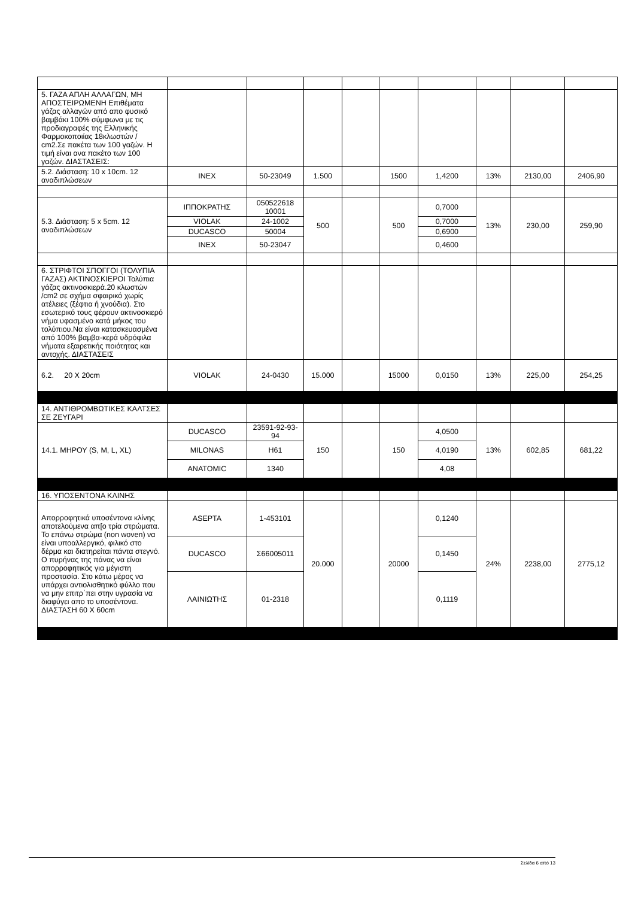| 5. ΓΑΖΑ ΑΠΛΗ ΑΛΛΑΓΩΝ, ΜΗ ΑΠΟΣΤΕΙΡΩΜΕΝΗ Επιθέματα γάζας αλλαγών από απο φυσικό βαμβάκι 100% σύμφωνα με τις προδιαγραφές της Ελληνικής Φαρμοκοποιίας 18κλωστών / cm2.Σε πακέτα των 100 γαζών. Η τιμή είναι ανα πακέτο των 100 γαζών. ΔΙΑΣΤΑΣΕΙΣ: | | | | | | | | | |
| 5.2. Διάσταση: 10 x 10cm. 12 αναδιπλώσεων | INEX | 50-23049 | 1.500 | | 1500 | 1,4200 | 13% | 2130,00 | 2406,90 |
| 5.3. Διάσταση: 5 x 5cm. 12 αναδιπλώσεων | ΙΠΠΟΚΡΑΤΗΣ | 050522618 10001 | 500 | | 500 | 0,7000 | 13% | 230,00 | 259,90 |
| | VIOLAK | 24-1002 | | | | 0,7000 | | | |
| | DUCASCO | 50004 | | | | 0,6900 | | | |
| | INEX | 50-23047 | | | | 0,4600 | | | |
| 6. ΣΤΡΙΦΤΟΙ ΣΠΟΓΓΟΙ (ΤΟΛΥΠΙΑ ΓΑΖΑΣ) ΑΚΤΙΝΟΣΚΙΕΡΟΙ Τολύπια γάζας ακτινοσκιερά.20 κλωστών /cm2 σε σχήμα σφαιρικό χωρίς ατέλειες (ξέφτια ή χνούδια). Στο εσωτερικό τους φέρουν ακτινοσκιερό νήμα υφασμένο κατά μήκος του τολύπιου.Να είναι κατασκευασμένα από 100% βαμβα-κερά υδρόφιλα νήματα εξαιρετικής ποιότητας και αντοχής. ΔΙΑΣΤΑΣΕΙΣ | | | | | | | | | |
| 6.2. 20 X 20cm | VIOLAK | 24-0430 | 15.000 | | 15000 | 0,0150 | 13% | 225,00 | 254,25 |
| 14. ΑΝΤΙΘΡΟΜΒΩΤΙΚΕΣ ΚΑΛΤΣΕΣ ΣΕ ΖΕΥΓΑΡΙ | | | | | | | | | |
| 14.1. ΜΗΡΟΥ (S, M, L, XL) | DUCASCO | 23591-92-93-94 | 150 | | 150 | 4,0500 | 13% | 602,85 | 681,22 |
| | MILONAS | H61 | | | | 4,0190 | | | |
| | ANATOMIC | 1340 | | | | 4,08 | | | |
| 16. ΥΠΟΣΕΝΤΟΝΑ ΚΛΙΝΗΣ | | | | | | | | | |
| Απορροφητικά υποσέντονα κλίνης αποτελούμενα απ[ο τρία στρώματα. Το επάνω στρώμα (non woven) να είναι υποαλλεργικό, φιλικό στο δέρμα και διατηρείται πάντα στεγνό. Ο πυρήνας της πάνας να είναι απορροφητικός για μέγιστη προστασία. Στο κάτω μέρος να υπάρχει αντιολισθητικό φύλλο που να μην επιτρ΄πει στην υγρασία να διαφύγει απο το υποσέντονα. ΔΙΑΣΤΑΣΗ 60 Χ 60cm | ASEPTA | 1-453101 | 20.000 | | 20000 | 0,1240 | 24% | 2238,00 | 2775,12 |
| | DUCASCO | Σ66005011 | | | | 0,1450 | | | |
| | ΛΑΙΝΙΩΤΗΣ | 01-2318 | | | | 0,1119 | | | |
Σελίδα 6 από 13